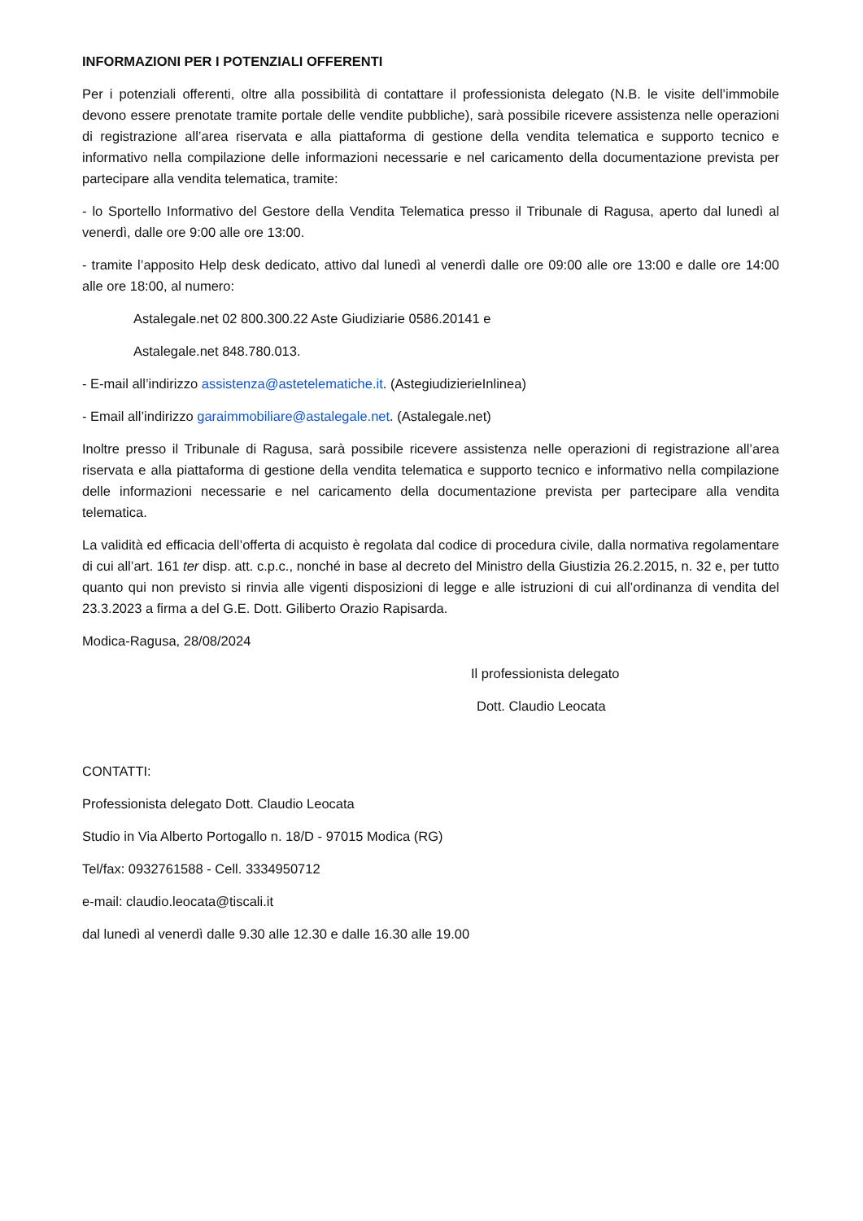INFORMAZIONI PER I POTENZIALI OFFERENTI
Per i potenziali offerenti, oltre alla possibilità di contattare il professionista delegato (N.B. le visite dell’immobile devono essere prenotate tramite portale delle vendite pubbliche), sarà possibile ricevere assistenza nelle operazioni di registrazione all’area riservata e alla piattaforma di gestione della vendita telematica e supporto tecnico e informativo nella compilazione delle informazioni necessarie e nel caricamento della documentazione prevista per partecipare alla vendita telematica, tramite:
- lo Sportello Informativo del Gestore della Vendita Telematica presso il Tribunale di Ragusa, aperto dal lunedì al venerdì, dalle ore 9:00 alle ore 13:00.
- tramite l’apposito Help desk dedicato, attivo dal lunedì al venerdì dalle ore 09:00 alle ore 13:00 e dalle ore 14:00 alle ore 18:00, al numero:
Astalegale.net 02 800.300.22 Aste Giudiziarie 0586.20141 e
Astalegale.net 848.780.013.
- E-mail all’indirizzo assistenza@astetelematiche.it. (AstegiudizierieInlinea)
- Email all’indirizzo garaimmobiliare@astalegale.net. (Astalegale.net)
Inoltre presso il Tribunale di Ragusa, sarà possibile ricevere assistenza nelle operazioni di registrazione all’area riservata e alla piattaforma di gestione della vendita telematica e supporto tecnico e informativo nella compilazione delle informazioni necessarie e nel caricamento della documentazione prevista per partecipare alla vendita telematica.
La validità ed efficacia dell’offerta di acquisto è regolata dal codice di procedura civile, dalla normativa regolamentare di cui all’art. 161 ter disp. att. c.p.c., nonché in base al decreto del Ministro della Giustizia 26.2.2015, n. 32 e, per tutto quanto qui non previsto si rinvia alle vigenti disposizioni di legge e alle istruzioni di cui all’ordinanza di vendita del 23.3.2023 a firma a del G.E. Dott. Giliberto Orazio Rapisarda.
Modica-Ragusa, 28/08/2024
Il professionista delegato
Dott. Claudio Leocata
CONTATTI:
Professionista delegato Dott. Claudio Leocata
Studio in Via Alberto Portogallo n. 18/D - 97015 Modica (RG)
Tel/fax: 0932761588 - Cell. 3334950712
e-mail: claudio.leocata@tiscali.it
dal lunedì al venerdì dalle 9.30 alle 12.30 e dalle 16.30 alle 19.00